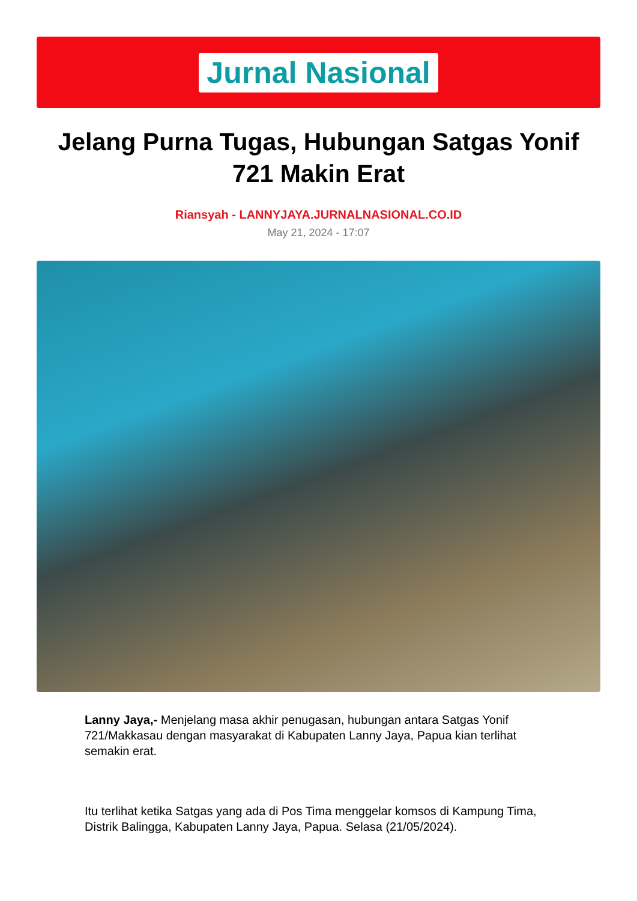Jurnal Nasional
Jelang Purna Tugas, Hubungan Satgas Yonif 721 Makin Erat
Riansyah - LANNYJAYA.JURNALNASIONAL.CO.ID
May 21, 2024 - 17:07
Lanny Jaya,- Menjelang masa akhir penugasan, hubungan antara Satgas Yonif 721/Makkasau dengan masyarakat di Kabupaten Lanny Jaya, Papua kian terlihat semakin erat.
Itu terlihat ketika Satgas yang ada di Pos Tima menggelar komsos di Kampung Tima, Distrik Balingga, Kabupaten Lanny Jaya, Papua. Selasa (21/05/2024).